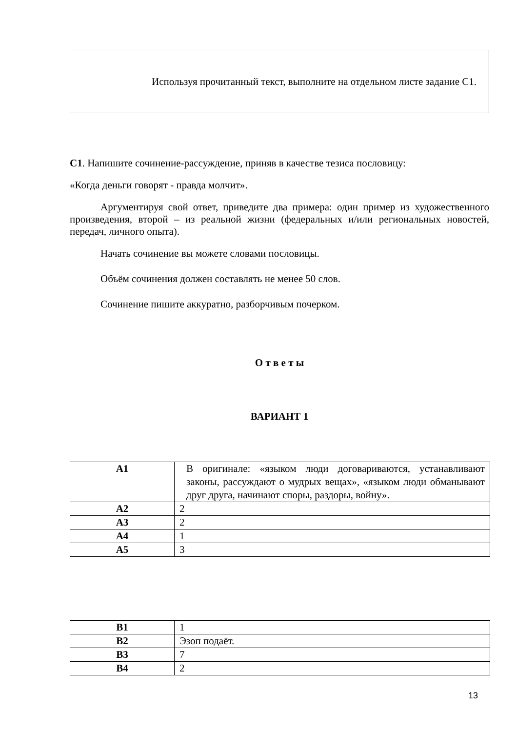Используя прочитанный текст, выполните на отдельном листе задание С1.
С1. Напишите сочинение-рассуждение, приняв в качестве тезиса пословицу:
«Когда деньги говорят - правда молчит».
Аргументируя свой ответ, приведите два примера: один пример из художественного произведения, второй – из реальной жизни (федеральных и/или региональных новостей, передач, личного опыта).
Начать сочинение вы можете словами пословицы.
Объём сочинения должен составлять не менее 50 слов.
Сочинение пишите аккуратно, разборчивым почерком.
О т в е т ы
ВАРИАНТ 1
| А1 | В оригинале: «языком люди договариваются, устанавливают законы, рассуждают о мудрых вещах», «языком люди обманывают друг друга, начинают споры, раздоры, войну». |
| А2 | 2 |
| А3 | 2 |
| А4 | 1 |
| А5 | 3 |
| В1 | 1 |
| В2 | Эзоп подаёт. |
| В3 | 7 |
| В4 | 2 |
13